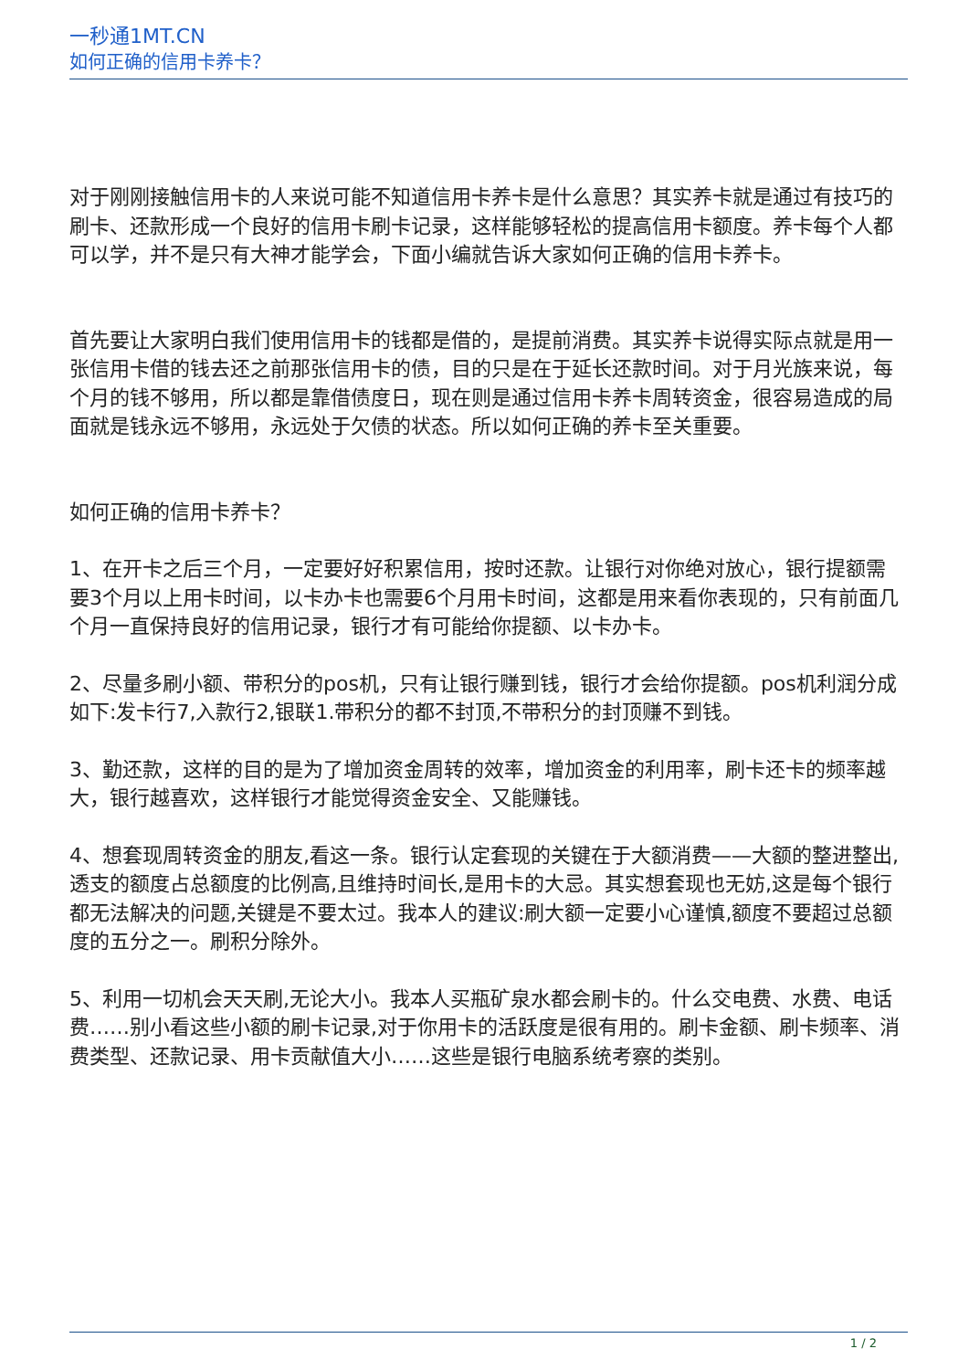一秒通1MT.CN
如何正确的信用卡养卡？
对于刚刚接触信用卡的人来说可能不知道信用卡养卡是什么意思？其实养卡就是通过有技巧的刷卡、还款形成一个良好的信用卡刷卡记录，这样能够轻松的提高信用卡额度。养卡每个人都可以学，并不是只有大神才能学会，下面小编就告诉大家如何正确的信用卡养卡。
首先要让大家明白我们使用信用卡的钱都是借的，是提前消费。其实养卡说得实际点就是用一张信用卡借的钱去还之前那张信用卡的债，目的只是在于延长还款时间。对于月光族来说，每个月的钱不够用，所以都是靠借债度日，现在则是通过信用卡养卡周转资金，很容易造成的局面就是钱永远不够用，永远处于欠债的状态。所以如何正确的养卡至关重要。
如何正确的信用卡养卡？
1、在开卡之后三个月，一定要好好积累信用，按时还款。让银行对你绝对放心，银行提额需要3个月以上用卡时间，以卡办卡也需要6个月用卡时间，这都是用来看你表现的，只有前面几个月一直保持良好的信用记录，银行才有可能给你提额、以卡办卡。
2、尽量多刷小额、带积分的pos机，只有让银行赚到钱，银行才会给你提额。pos机利润分成如下:发卡行7,入款行2,银联1.带积分的都不封顶,不带积分的封顶赚不到钱。
3、勤还款，这样的目的是为了增加资金周转的效率，增加资金的利用率，刷卡还卡的频率越大，银行越喜欢，这样银行才能觉得资金安全、又能赚钱。
4、想套现周转资金的朋友,看这一条。银行认定套现的关键在于大额消费——大额的整进整出,透支的额度占总额度的比例高,且维持时间长,是用卡的大忌。其实想套现也无妨,这是每个银行都无法解决的问题,关键是不要太过。我本人的建议:刷大额一定要小心谨慎,额度不要超过总额度的五分之一。刷积分除外。
5、利用一切机会天天刷,无论大小。我本人买瓶矿泉水都会刷卡的。什么交电费、水费、电话费……别小看这些小额的刷卡记录,对于你用卡的活跃度是很有用的。刷卡金额、刷卡频率、消费类型、还款记录、用卡贡献值大小……这些是银行电脑系统考察的类别。
1 / 2